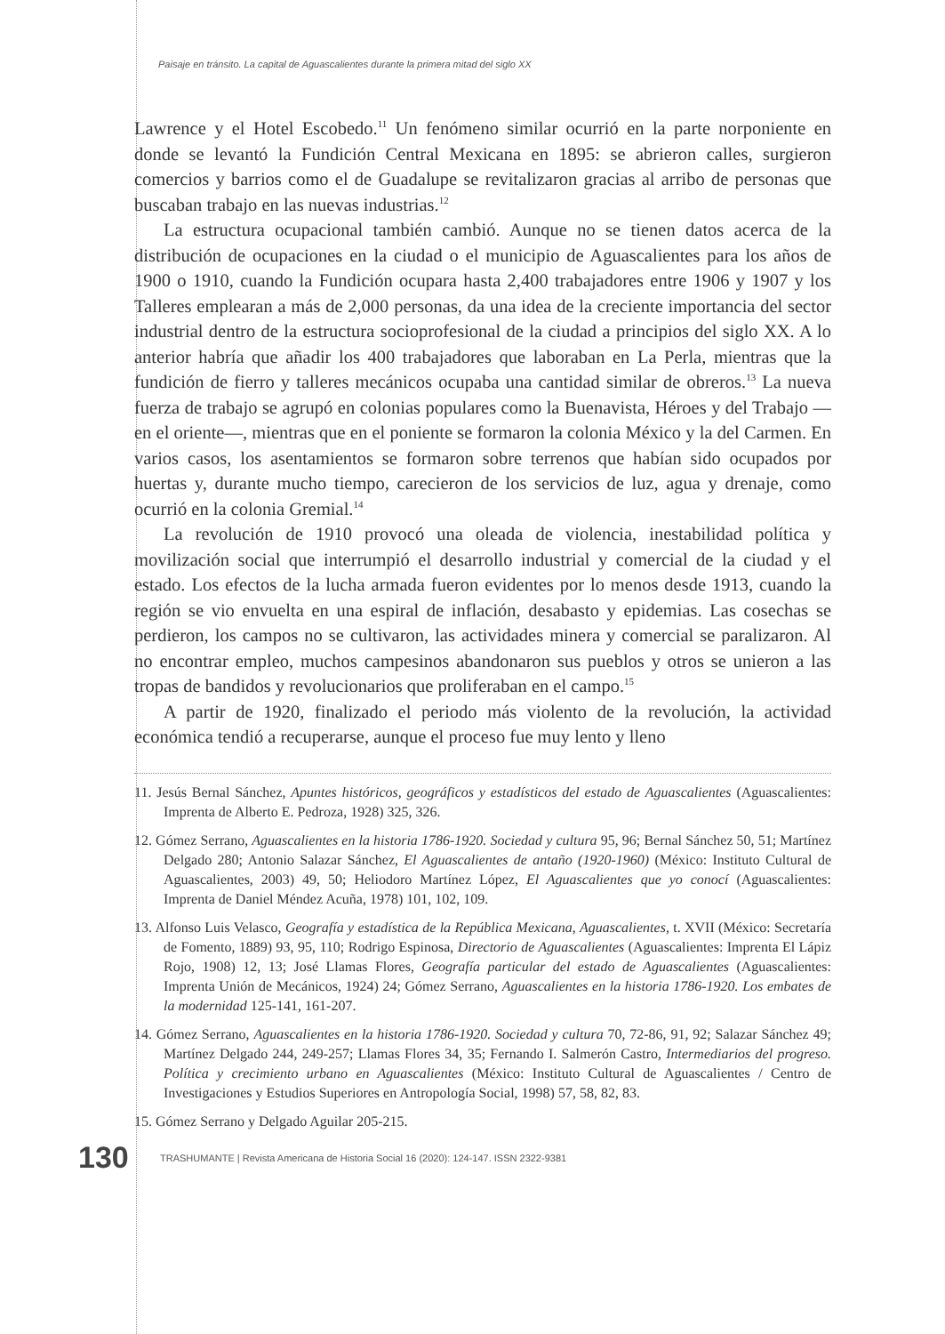Paisaje en tránsito. La capital de Aguascalientes durante la primera mitad del siglo XX
Lawrence y el Hotel Escobedo.<sup>11</sup> Un fenómeno similar ocurrió en la parte norponiente en donde se levantó la Fundición Central Mexicana en 1895: se abrieron calles, surgieron comercios y barrios como el de Guadalupe se revitalizaron gracias al arribo de personas que buscaban trabajo en las nuevas industrias.<sup>12</sup>
La estructura ocupacional también cambió. Aunque no se tienen datos acerca de la distribución de ocupaciones en la ciudad o el municipio de Aguascalientes para los años de 1900 o 1910, cuando la Fundición ocupara hasta 2,400 trabajadores entre 1906 y 1907 y los Talleres emplearan a más de 2,000 personas, da una idea de la creciente importancia del sector industrial dentro de la estructura socioprofesional de la ciudad a principios del siglo XX. A lo anterior habría que añadir los 400 trabajadores que laboraban en La Perla, mientras que la fundición de fierro y talleres mecánicos ocupaba una cantidad similar de obreros.<sup>13</sup> La nueva fuerza de trabajo se agrupó en colonias populares como la Buenavista, Héroes y del Trabajo —en el oriente—, mientras que en el poniente se formaron la colonia México y la del Carmen. En varios casos, los asentamientos se formaron sobre terrenos que habían sido ocupados por huertas y, durante mucho tiempo, carecieron de los servicios de luz, agua y drenaje, como ocurrió en la colonia Gremial.<sup>14</sup>
La revolución de 1910 provocó una oleada de violencia, inestabilidad política y movilización social que interrumpió el desarrollo industrial y comercial de la ciudad y el estado. Los efectos de la lucha armada fueron evidentes por lo menos desde 1913, cuando la región se vio envuelta en una espiral de inflación, desabasto y epidemias. Las cosechas se perdieron, los campos no se cultivaron, las actividades minera y comercial se paralizaron. Al no encontrar empleo, muchos campesinos abandonaron sus pueblos y otros se unieron a las tropas de bandidos y revolucionarios que proliferaban en el campo.<sup>15</sup>
A partir de 1920, finalizado el periodo más violento de la revolución, la actividad económica tendió a recuperarse, aunque el proceso fue muy lento y lleno
11. Jesús Bernal Sánchez, Apuntes históricos, geográficos y estadísticos del estado de Aguascalientes (Aguascalientes: Imprenta de Alberto E. Pedroza, 1928) 325, 326.
12. Gómez Serrano, Aguascalientes en la historia 1786-1920. Sociedad y cultura 95, 96; Bernal Sánchez 50, 51; Martínez Delgado 280; Antonio Salazar Sánchez, El Aguascalientes de antaño (1920-1960) (México: Instituto Cultural de Aguascalientes, 2003) 49, 50; Heliodoro Martínez López, El Aguascalientes que yo conocí (Aguascalientes: Imprenta de Daniel Méndez Acuña, 1978) 101, 102, 109.
13. Alfonso Luis Velasco, Geografía y estadística de la República Mexicana, Aguascalientes, t. XVII (México: Secretaría de Fomento, 1889) 93, 95, 110; Rodrigo Espinosa, Directorio de Aguascalientes (Aguascalientes: Imprenta El Lápiz Rojo, 1908) 12, 13; José Llamas Flores, Geografía particular del estado de Aguascalientes (Aguascalientes: Imprenta Unión de Mecánicos, 1924) 24; Gómez Serrano, Aguascalientes en la historia 1786-1920. Los embates de la modernidad 125-141, 161-207.
14. Gómez Serrano, Aguascalientes en la historia 1786-1920. Sociedad y cultura 70, 72-86, 91, 92; Salazar Sánchez 49; Martínez Delgado 244, 249-257; Llamas Flores 34, 35; Fernando I. Salmerón Castro, Intermediarios del progreso. Política y crecimiento urbano en Aguascalientes (México: Instituto Cultural de Aguascalientes / Centro de Investigaciones y Estudios Superiores en Antropología Social, 1998) 57, 58, 82, 83.
15. Gómez Serrano y Delgado Aguilar 205-215.
130 TRASHUMANTE | Revista Americana de Historia Social 16 (2020): 124-147. ISSN 2322-9381